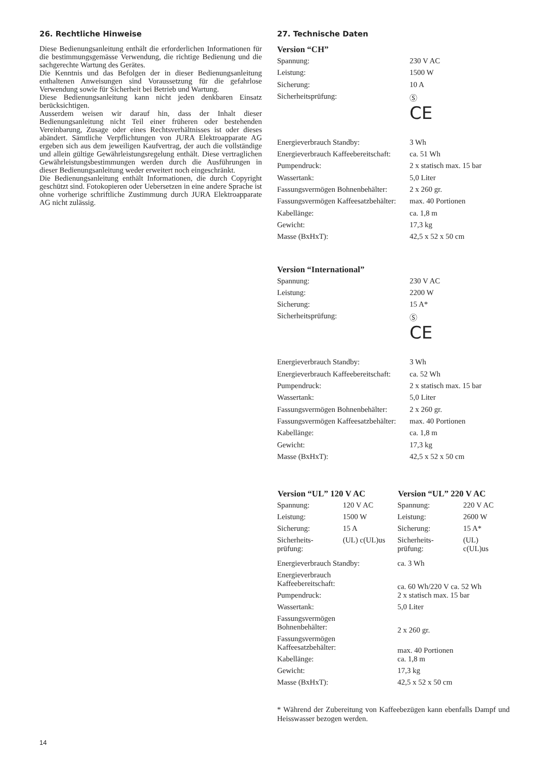26. Rechtliche Hinweise
Diese Bedienungsanleitung enthält die erforderlichen Informationen für die bestimmungsgemässe Verwendung, die richtige Bedienung und die sachgerechte Wartung des Gerätes.
Die Kenntnis und das Befolgen der in dieser Bedienungsanleitung enthaltenen Anweisungen sind Voraussetzung für die gefahrlose Verwendung sowie für Sicherheit bei Betrieb und Wartung.
Diese Bedienungsanleitung kann nicht jeden denkbaren Einsatz berücksichtigen.
Ausserdem weisen wir darauf hin, dass der Inhalt dieser Bedienungsanleitung nicht Teil einer früheren oder bestehenden Vereinbarung, Zusage oder eines Rechtsverhältnisses ist oder dieses abändert. Sämtliche Verpflichtungen von JURA Elektroapparate AG ergeben sich aus dem jeweiligen Kaufvertrag, der auch die vollständige und allein gültige Gewährleistungsregelung enthält. Diese vertraglichen Gewährleistungsbestimmungen werden durch die Ausführungen in dieser Bedienungsanleitung weder erweitert noch eingeschränkt.
Die Bedienungsanleitung enthält Informationen, die durch Copyright geschützt sind. Fotokopieren oder Uebersetzen in eine andere Sprache ist ohne vorherige schriftliche Zustimmung durch JURA Elektroapparate AG nicht zulässig.
27. Technische Daten
Version “CH”
| Spannung: | 230 V AC |
| Leistung: | 1500 W |
| Sicherung: | 10 A |
| Sicherheitsprüfung: | Ⓢ CE |
| Energieverbrauch Standby: | 3 Wh |
| Energieverbrauch Kaffeebereitschaft: | ca. 51 Wh |
| Pumpendruck: | 2 x statisch max. 15 bar |
| Wassertank: | 5,0 Liter |
| Fassungsvermögen Bohnenbehälter: | 2 x 260 gr. |
| Fassungsvermögen Kaffeesatzbehälter: | max. 40 Portionen |
| Kabellänge: | ca. 1,8 m |
| Gewicht: | 17,3 kg |
| Masse (BxHxT): | 42,5 x 52 x 50 cm |
Version “International”
| Spannung: | 230 V AC |
| Leistung: | 2200 W |
| Sicherung: | 15 A* |
| Sicherheitsprüfung: | Ⓢ CE |
| Energieverbrauch Standby: | 3 Wh |
| Energieverbrauch Kaffeebereitschaft: | ca. 52 Wh |
| Pumpendruck: | 2 x statisch max. 15 bar |
| Wassertank: | 5,0 Liter |
| Fassungsvermögen Bohnenbehälter: | 2 x 260 gr. |
| Fassungsvermögen Kaffeesatzbehälter: | max. 40 Portionen |
| Kabellänge: | ca. 1,8 m |
| Gewicht: | 17,3 kg |
| Masse (BxHxT): | 42,5 x 52 x 50 cm |
| Version “UL” 120 V AC | | Version “UL” 220 V AC | |
| --- | --- | --- | --- |
| Spannung: | 120 V AC | Spannung: | 220 V AC |
| Leistung: | 1500 W | Leistung: | 2600 W |
| Sicherung: | 15 A | Sicherung: | 15 A* |
| Sicherheits- prüfung: | (UL) c(UL)us | Sicherheits- prüfung: | (UL) c(UL)us |
| Energieverbrauch Standby: | | ca. 3 Wh | |
| Energieverbrauch Kaffeebereitschaft: | | ca. 60 Wh/220 V ca. 52 Wh | |
| Pumpendruck: | | 2 x statisch max. 15 bar | |
| Wassertank: | | 5,0 Liter | |
| Fassungsvermögen Bohnenbehälter: | | 2 x 260 gr. | |
| Fassungsvermögen Kaffeesatzbehälter: | | max. 40 Portionen | |
| Kabellänge: | | ca. 1,8 m | |
| Gewicht: | | 17,3 kg | |
| Masse (BxHxT): | | 42,5 x 52 x 50 cm | |
* Während der Zubereitung von Kaffeebezügen kann ebenfalls Dampf und Heisswasser bezogen werden.
14